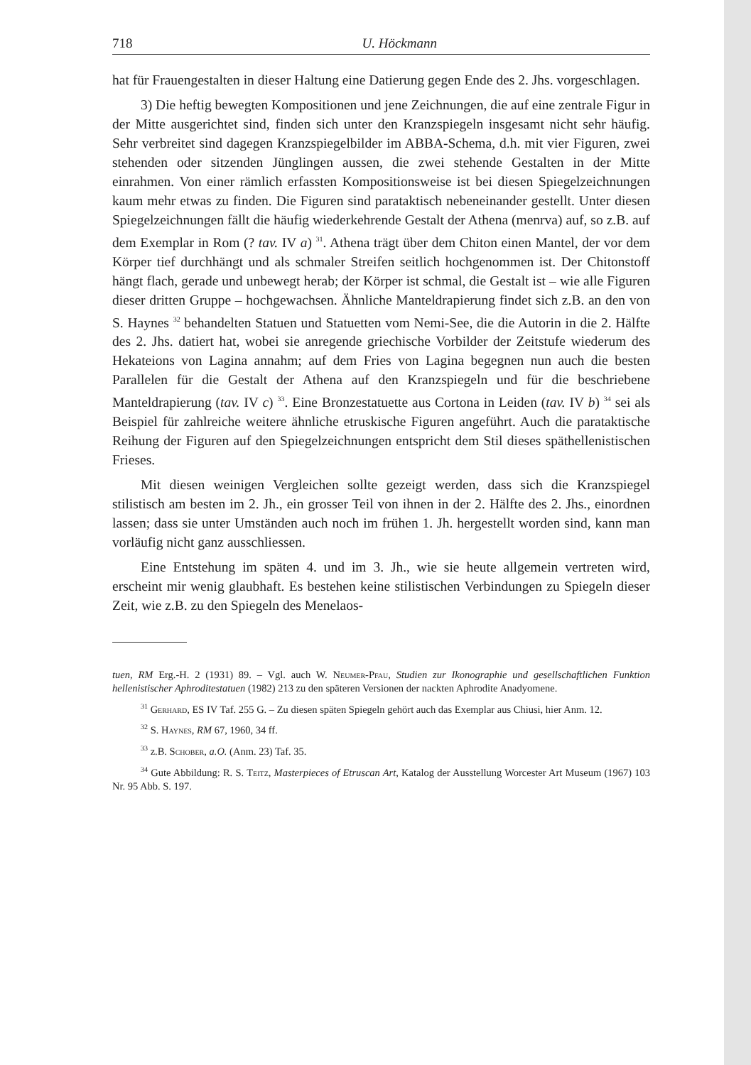718 U. Höckmann
hat für Frauengestalten in dieser Haltung eine Datierung gegen Ende des 2. Jhs. vorgeschlagen.
3) Die heftig bewegten Kompositionen und jene Zeichnungen, die auf eine zentrale Figur in der Mitte ausgerichtet sind, finden sich unter den Kranzspiegeln insgesamt nicht sehr häufig. Sehr verbreitet sind dagegen Kranzspiegelbilder im ABBA-Schema, d.h. mit vier Figuren, zwei stehenden oder sitzenden Jünglingen aussen, die zwei stehende Gestalten in der Mitte einrahmen. Von einer rämlich erfassten Kompositionsweise ist bei diesen Spiegelzeichnungen kaum mehr etwas zu finden. Die Figuren sind parataktisch nebeneinander gestellt. Unter diesen Spiegelzeichnungen fällt die häufig wiederkehrende Gestalt der Athena (menrva) auf, so z.B. auf dem Exemplar in Rom (? tav. IV a) <sup>31</sup>. Athena trägt über dem Chiton einen Mantel, der vor dem Körper tief durchhängt und als schmaler Streifen seitlich hochgenommen ist. Der Chitonstoff hängt flach, gerade und unbewegt herab; der Körper ist schmal, die Gestalt ist – wie alle Figuren dieser dritten Gruppe – hochgewachsen. Ähnliche Manteldrapierung findet sich z.B. an den von S. Haynes <sup>32</sup> behandelten Statuen und Statuetten vom Nemi-See, die die Autorin in die 2. Hälfte des 2. Jhs. datiert hat, wobei sie anregende griechische Vorbilder der Zeitstufe wiederum des Hekateions von Lagina annahm; auf dem Fries von Lagina begegnen nun auch die besten Parallelen für die Gestalt der Athena auf den Kranzspiegeln und für die beschriebene Manteldrapierung (tav. IV c) <sup>33</sup>. Eine Bronzestatuette aus Cortona in Leiden (tav. IV b) <sup>34</sup> sei als Beispiel für zahlreiche weitere ähnliche etruskische Figuren angeführt. Auch die parataktische Reihung der Figuren auf den Spiegelzeichnungen entspricht dem Stil dieses späthellenistischen Frieses.
Mit diesen weinigen Vergleichen sollte gezeigt werden, dass sich die Kranzspiegel stilistisch am besten im 2. Jh., ein grosser Teil von ihnen in der 2. Hälfte des 2. Jhs., einordnen lassen; dass sie unter Umständen auch noch im frühen 1. Jh. hergestellt worden sind, kann man vorläufig nicht ganz ausschliessen.
Eine Entstehung im späten 4. und im 3. Jh., wie sie heute allgemein vertreten wird, erscheint mir wenig glaubhaft. Es bestehen keine stilistischen Verbindungen zu Spiegeln dieser Zeit, wie z.B. zu den Spiegeln des Menelaos-
tuen, RM Erg.-H. 2 (1931) 89. – Vgl. auch W. Neumer-Pfau, Studien zur Ikonographie und gesellschaftlichen Funktion hellenistischer Aphroditestatuen (1982) 213 zu den späteren Versionen der nackten Aphrodite Anadyomene.
<sup>31</sup> Gerhard, ES IV Taf. 255 G. – Zu diesen späten Spiegeln gehört auch das Exemplar aus Chiusi, hier Anm. 12.
<sup>32</sup> S. Haynes, RM 67, 1960, 34 ff.
<sup>33</sup> z.B. Schober, a.O. (Anm. 23) Taf. 35.
<sup>34</sup> Gute Abbildung: R. S. Teitz, Masterpieces of Etruscan Art, Katalog der Ausstellung Worcester Art Museum (1967) 103 Nr. 95 Abb. S. 197.